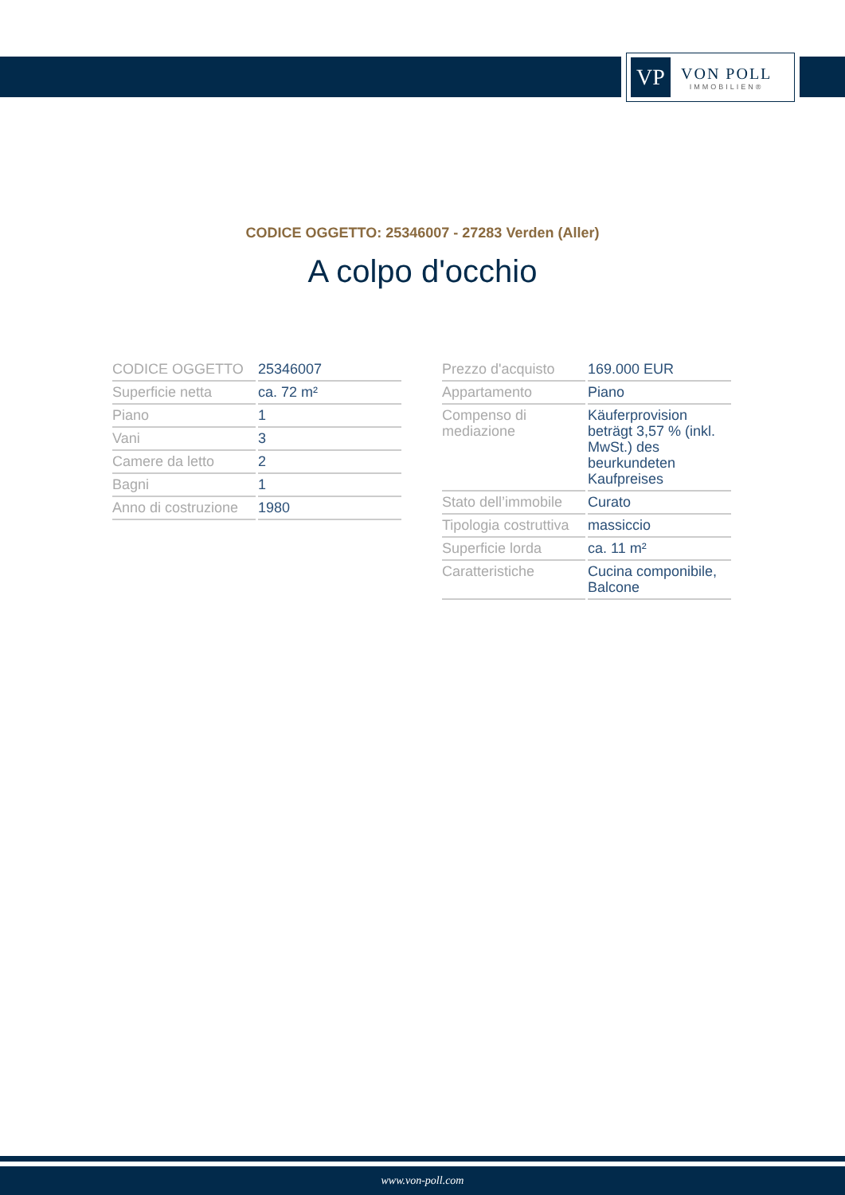VP
VON POLL
IMMOBILIEN®
CODICE OGGETTO: 25346007 - 27283 Verden (Aller)
A colpo d'occhio
| CODICE OGGETTO | 25346007 |
| Superficie netta | ca. 72 m² |
| Piano | 1 |
| Vani | 3 |
| Camere da letto | 2 |
| Bagni | 1 |
| Anno di costruzione | 1980 |
| Prezzo d'acquisto | 169.000 EUR |
| Appartamento | Piano |
| Compenso di mediazione | Käuferprovision beträgt 3,57 % (inkl. MwSt.) des beurkundeten Kaufpreises |
| Stato dell’immobile | Curato |
| Tipologia costruttiva | massiccio |
| Superficie lorda | ca. 11 m² |
| Caratteristiche | Cucina componibile, Balcone |
www.von-poll.com